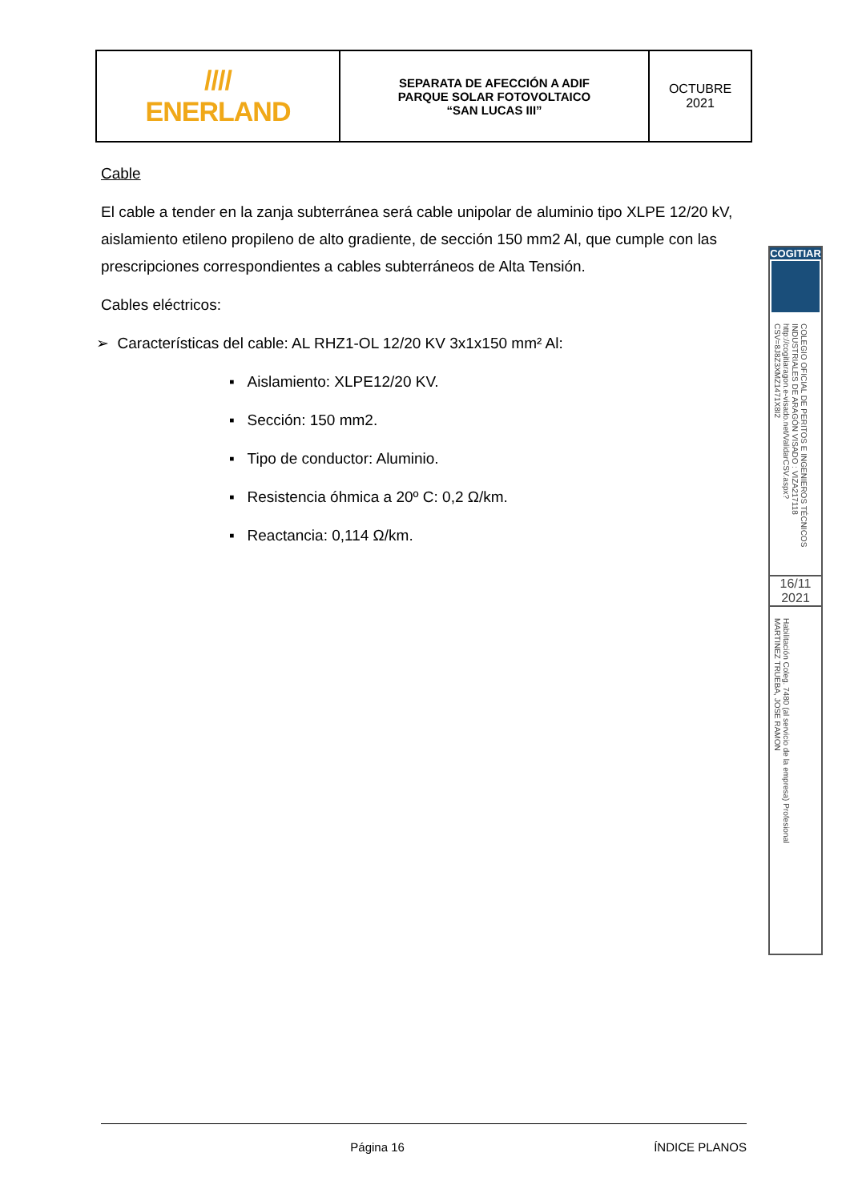| //// ENERLAND | SEPARATA DE AFECCIÓN A ADIF PARQUE SOLAR FOTOVOLTAICO “SAN LUCAS III” | OCTUBRE 2021 |
Cable
El cable a tender en la zanja subterránea será cable unipolar de aluminio tipo XLPE 12/20 kV, aislamiento etileno propileno de alto gradiente, de sección 150 mm2 Al, que cumple con las prescripciones correspondientes a cables subterráneos de Alta Tensión.
Cables eléctricos:
➢ Características del cable: AL RHZ1-OL 12/20 KV 3x1x150 mm² Al:
▪ Aislamiento: XLPE12/20 KV.
▪ Sección: 150 mm2.
▪ Tipo de conductor: Aluminio.
▪ Resistencia óhmica a 20º C: 0,2 Ω/km.
▪ Reactancia: 0,114 Ω/km.
COGITIAR
COLEGIO OFICIAL DE PERITOS E INGENIEROS TÉCNICOS INDUSTRIALES DE ARAGÓN VISADO : VIZA217118 http://cogitiaragon.e-visado.net/ValidarCSV.aspx?CSV=8J8Z3XMZ1471X8I2
16/11
2021
Habilitación Coleg. 7480 (al servicio de la empresa) Profesional MARTINEZ TRUEBA, JOSE RAMON
Página 16 ÍNDICE PLANOS